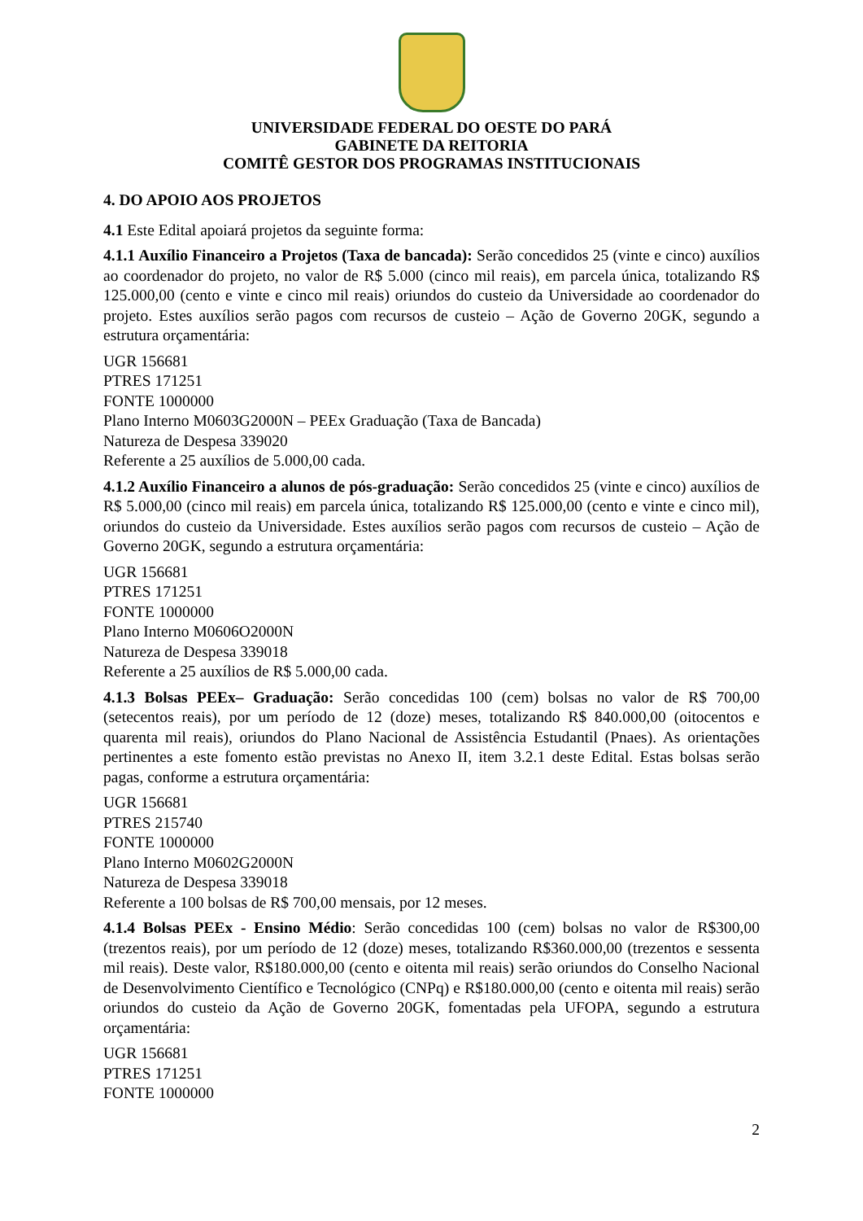UNIVERSIDADE FEDERAL DO OESTE DO PARÁ
GABINETE DA REITORIA
COMITÊ GESTOR DOS PROGRAMAS INSTITUCIONAIS
4. DO APOIO AOS PROJETOS
4.1 Este Edital apoiará projetos da seguinte forma:
4.1.1 Auxílio Financeiro a Projetos (Taxa de bancada): Serão concedidos 25 (vinte e cinco) auxílios ao coordenador do projeto, no valor de R$ 5.000 (cinco mil reais), em parcela única, totalizando R$ 125.000,00 (cento e vinte e cinco mil reais) oriundos do custeio da Universidade ao coordenador do projeto. Estes auxílios serão pagos com recursos de custeio – Ação de Governo 20GK, segundo a estrutura orçamentária:
UGR 156681
PTRES 171251
FONTE 1000000
Plano Interno M0603G2000N – PEEx Graduação (Taxa de Bancada)
Natureza de Despesa 339020
Referente a 25 auxílios de 5.000,00 cada.
4.1.2 Auxílio Financeiro a alunos de pós-graduação: Serão concedidos 25 (vinte e cinco) auxílios de R$ 5.000,00 (cinco mil reais) em parcela única, totalizando R$ 125.000,00 (cento e vinte e cinco mil), oriundos do custeio da Universidade. Estes auxílios serão pagos com recursos de custeio – Ação de Governo 20GK, segundo a estrutura orçamentária:
UGR 156681
PTRES 171251
FONTE 1000000
Plano Interno M0606O2000N
Natureza de Despesa 339018
Referente a 25 auxílios de R$ 5.000,00 cada.
4.1.3 Bolsas PEEx– Graduação: Serão concedidas 100 (cem) bolsas no valor de R$ 700,00 (setecentos reais), por um período de 12 (doze) meses, totalizando R$ 840.000,00 (oitocentos e quarenta mil reais), oriundos do Plano Nacional de Assistência Estudantil (Pnaes). As orientações pertinentes a este fomento estão previstas no Anexo II, item 3.2.1 deste Edital. Estas bolsas serão pagas, conforme a estrutura orçamentária:
UGR 156681
PTRES 215740
FONTE 1000000
Plano Interno M0602G2000N
Natureza de Despesa 339018
Referente a 100 bolsas de R$ 700,00 mensais, por 12 meses.
4.1.4 Bolsas PEEx - Ensino Médio: Serão concedidas 100 (cem) bolsas no valor de R$300,00 (trezentos reais), por um período de 12 (doze) meses, totalizando R$360.000,00 (trezentos e sessenta mil reais). Deste valor, R$180.000,00 (cento e oitenta mil reais) serão oriundos do Conselho Nacional de Desenvolvimento Científico e Tecnológico (CNPq) e R$180.000,00 (cento e oitenta mil reais) serão oriundos do custeio da Ação de Governo 20GK, fomentadas pela UFOPA, segundo a estrutura orçamentária:
UGR 156681
PTRES 171251
FONTE 1000000
2